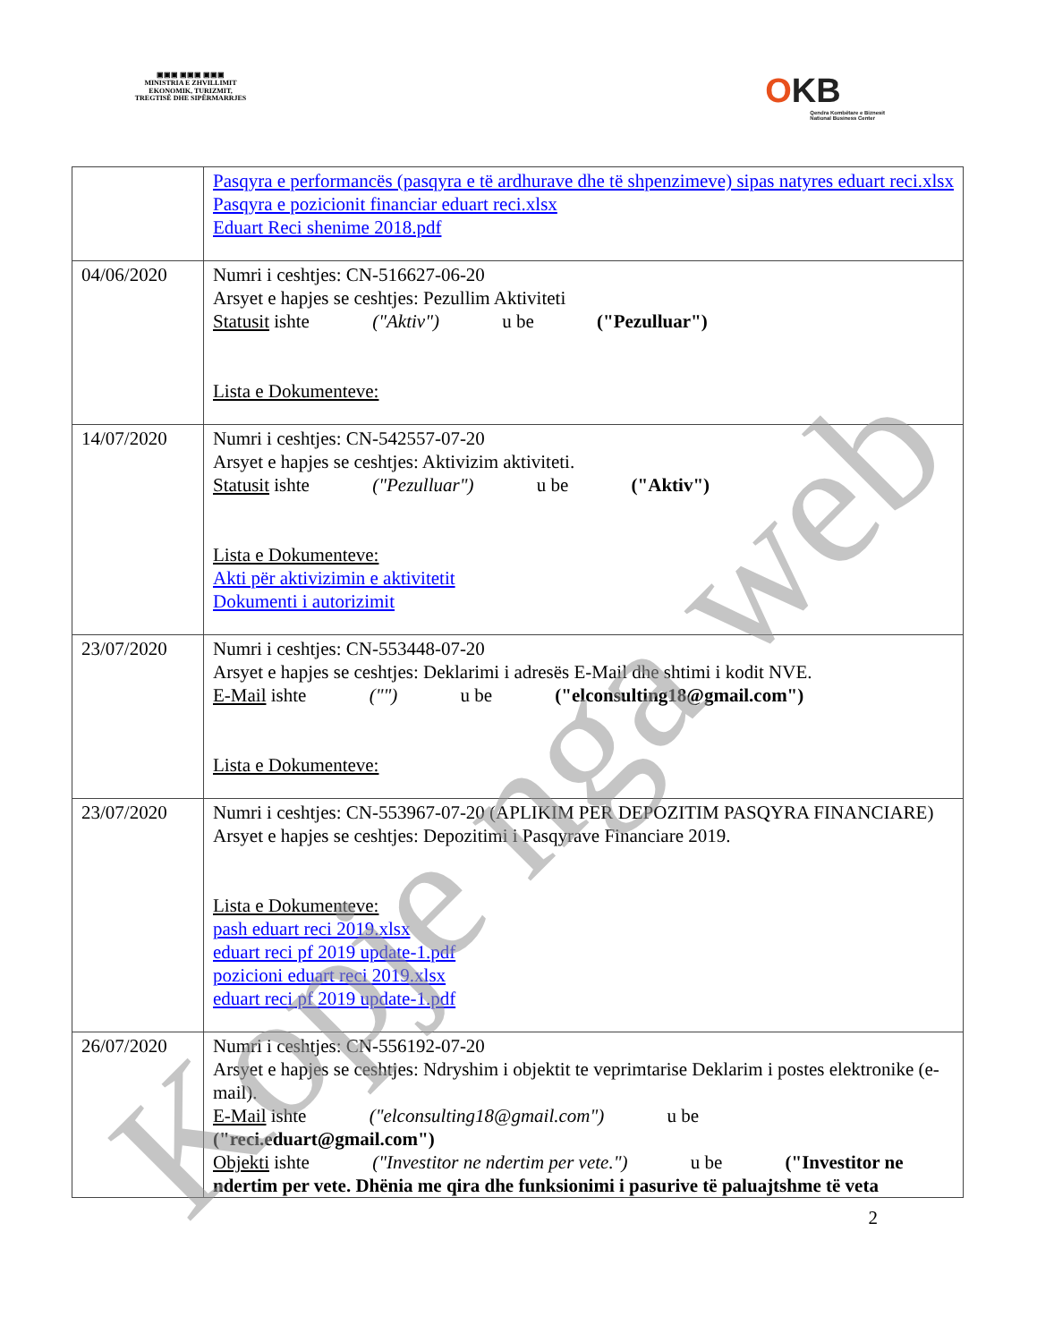▣▣▣ ▣▣▣ ▣▣▣
MINISTRIA E ZHVILLIMIT
EKONOMIK, TURIZMIT,
TREGTISË DHE SIPËRMARRJES
OKB
Qendra Kombëtare e Biznesit
National Business Center
| | Pasqyra e performancës (pasqyra e të ardhurave dhe të shpenzimeve) sipas natyres eduart reci.xlsx Pasqyra e pozicionit financiar eduart reci.xlsx Eduart Reci shenime 2018.pdf |
| 04/06/2020 | Numri i ceshtjes: CN-516627-06-20 Arsyet e hapjes se ceshtjes: Pezullim Aktiviteti Statusit ishte ("Aktiv") u be ("Pezulluar") Lista e Dokumenteve: |
| 14/07/2020 | Numri i ceshtjes: CN-542557-07-20 Arsyet e hapjes se ceshtjes: Aktivizim aktiviteti. Statusit ishte ("Pezulluar") u be ("Aktiv") Lista e Dokumenteve: Akti për aktivizimin e aktivitetit Dokumenti i autorizimit |
| 23/07/2020 | Numri i ceshtjes: CN-553448-07-20 Arsyet e hapjes se ceshtjes: Deklarimi i adresës E-Mail dhe shtimi i kodit NVE. E-Mail ishte ("") u be ("elconsulting18@gmail.com") Lista e Dokumenteve: |
| 23/07/2020 | Numri i ceshtjes: CN-553967-07-20 (APLIKIM PER DEPOZITIM PASQYRA FINANCIARE) Arsyet e hapjes se ceshtjes: Depozitimi i Pasqyrave Financiare 2019. Lista e Dokumenteve: pash eduart reci 2019.xlsx eduart reci pf 2019 update-1.pdf pozicioni eduart reci 2019.xlsx eduart reci pf 2019 update-1.pdf |
| 26/07/2020 | Numri i ceshtjes: CN-556192-07-20 Arsyet e hapjes se ceshtjes: Ndryshim i objektit te veprimtarise Deklarim i postes elektronike (e-mail). E-Mail ishte ("elconsulting18@gmail.com") u be ("reci.eduart@gmail.com") Objekti ishte ("Investitor ne ndertim per vete.") u be ("Investitor ne ndertim per vete. Dhënia me qira dhe funksionimi i pasurive të paluajtshme të veta |
2
Kopje nga web